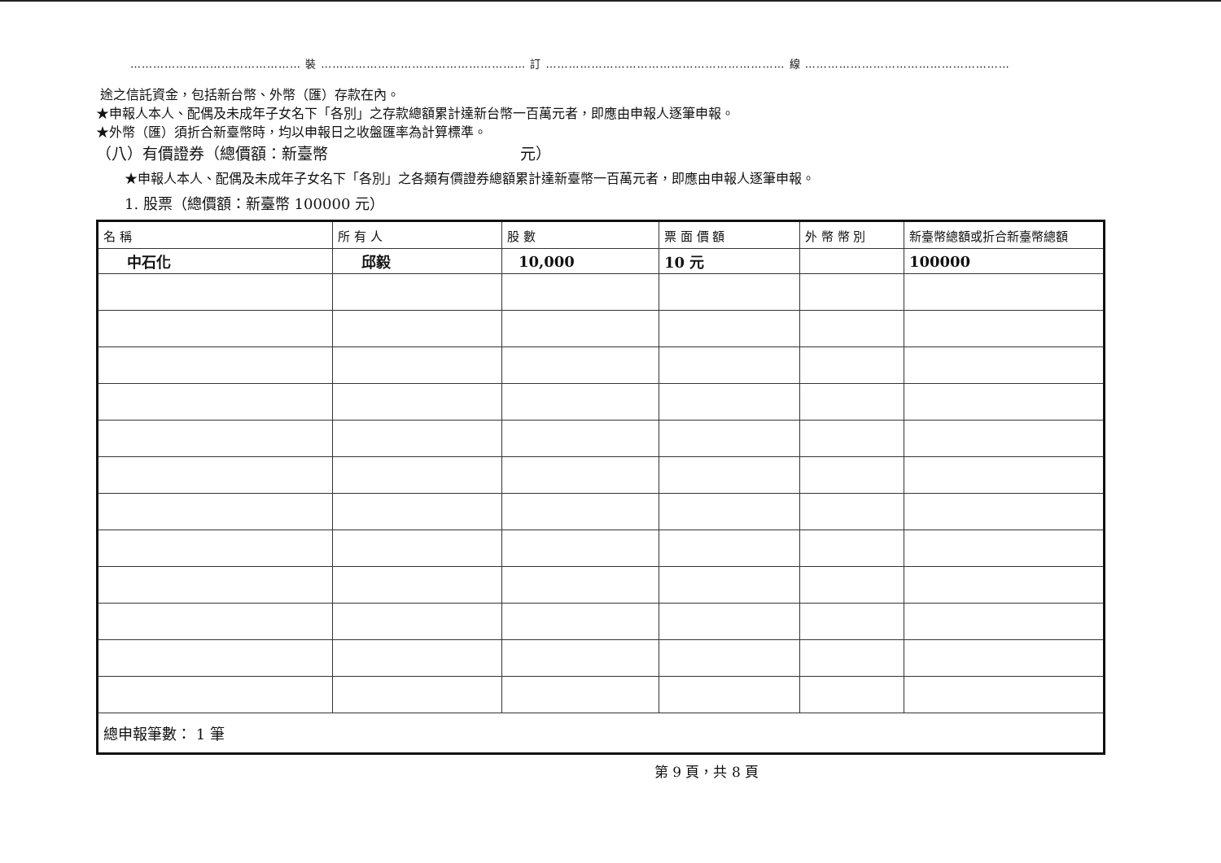……………………………………… 裝 ……………………………………………… 訂 ……………………………………………………… 線 ………………………………………………
途之信託資金，包括新台幣、外幣（匯）存款在內。
★申報人本人、配偶及未成年子女名下「各別」之存款總額累計達新台幣一百萬元者，即應由申報人逐筆申報。
★外幣（匯）須折合新臺幣時，均以申報日之收盤匯率為計算標準。
（八）有價證券（總價額：新臺幣 元）
★申報人本人、配偶及未成年子女名下「各別」之各類有價證券總額累計達新臺幣一百萬元者，即應由申報人逐筆申報。
1. 股票（總價額：新臺幣 100000 元）
| 名 稱 | 所 有 人 | 股 數 | 票 面 價 額 | 外 幣 幣 別 | 新臺幣總額或折合新臺幣總額 |
| --- | --- | --- | --- | --- | --- |
| 中石化 | 邱毅 | 10,000 | 10 元 | | 100000 |
| 總申報筆數： 1 筆 | | | | | |
第 9 頁，共 8 頁